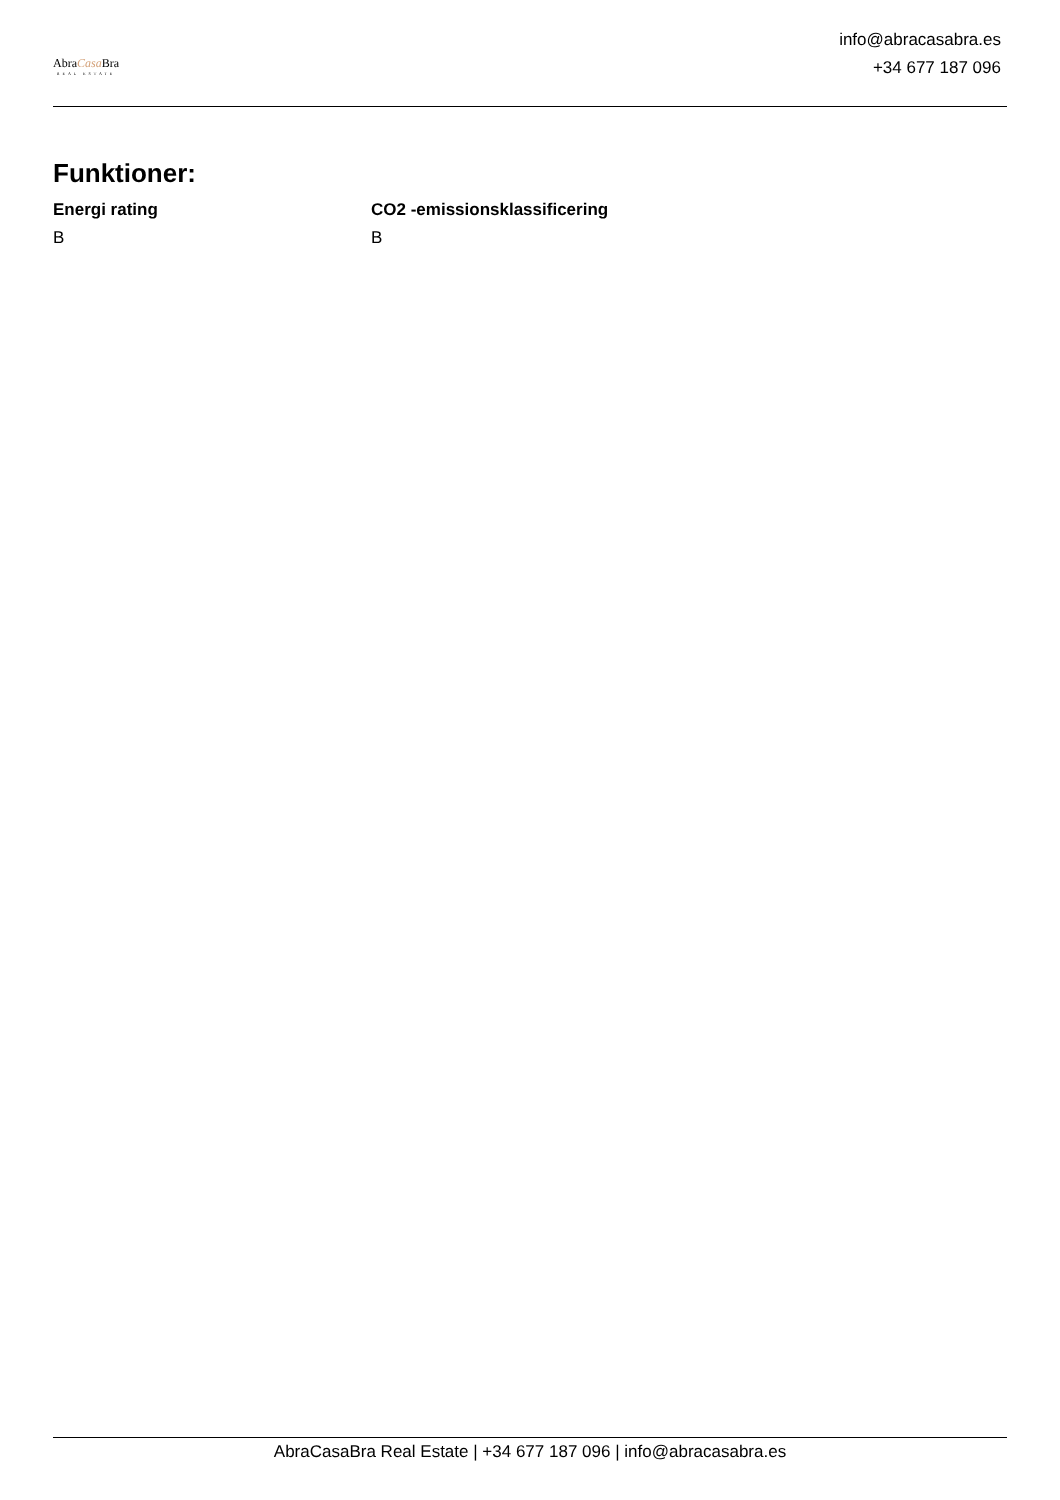AbraCasa Bra
REAL ESTATE
info@abracasabra.es
+34 677 187 096
Funktioner:
Energi rating
B
CO2 -emissionsklassificering
B
AbraCasaBra Real Estate | +34 677 187 096 | info@abracasabra.es